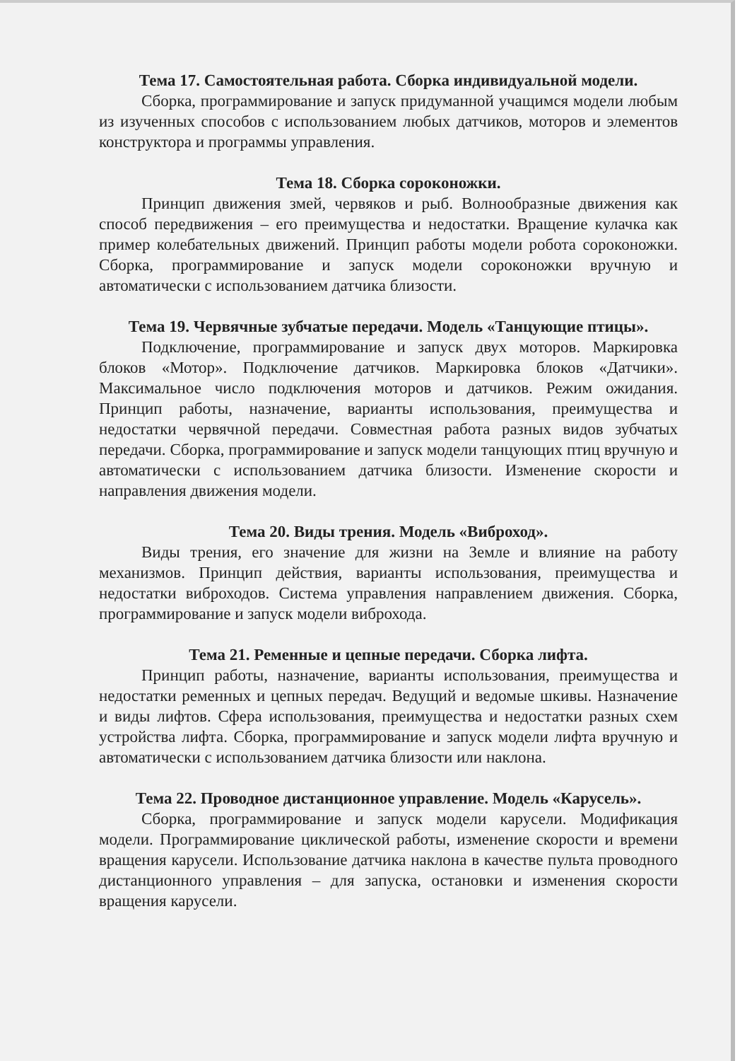Тема 17. Самостоятельная работа. Сборка индивидуальной модели.
Сборка, программирование и запуск придуманной учащимся модели любым из изученных способов с использованием любых датчиков, моторов и элементов конструктора и программы управления.
Тема 18. Сборка сороконожки.
Принцип движения змей, червяков и рыб. Волнообразные движения как способ передвижения – его преимущества и недостатки. Вращение кулачка как пример колебательных движений. Принцип работы модели робота сороконожки. Сборка, программирование и запуск модели сороконожки вручную и автоматически с использованием датчика близости.
Тема 19. Червячные зубчатые передачи. Модель «Танцующие птицы».
Подключение, программирование и запуск двух моторов. Маркировка блоков «Мотор». Подключение датчиков. Маркировка блоков «Датчики». Максимальное число подключения моторов и датчиков. Режим ожидания. Принцип работы, назначение, варианты использования, преимущества и недостатки червячной передачи. Совместная работа разных видов зубчатых передачи. Сборка, программирование и запуск модели танцующих птиц вручную и автоматически с использованием датчика близости. Изменение скорости и направления движения модели.
Тема 20. Виды трения. Модель «Виброход».
Виды трения, его значение для жизни на Земле и влияние на работу механизмов. Принцип действия, варианты использования, преимущества и недостатки виброходов. Система управления направлением движения. Сборка, программирование и запуск модели виброхода.
Тема 21. Ременные и цепные передачи. Сборка лифта.
Принцип работы, назначение, варианты использования, преимущества и недостатки ременных и цепных передач. Ведущий и ведомые шкивы. Назначение и виды лифтов. Сфера использования, преимущества и недостатки разных схем устройства лифта. Сборка, программирование и запуск модели лифта вручную и автоматически с использованием датчика близости или наклона.
Тема 22. Проводное дистанционное управление. Модель «Карусель».
Сборка, программирование и запуск модели карусели. Модификация модели. Программирование циклической работы, изменение скорости и времени вращения карусели. Использование датчика наклона в качестве пульта проводного дистанционного управления – для запуска, остановки и изменения скорости вращения карусели.